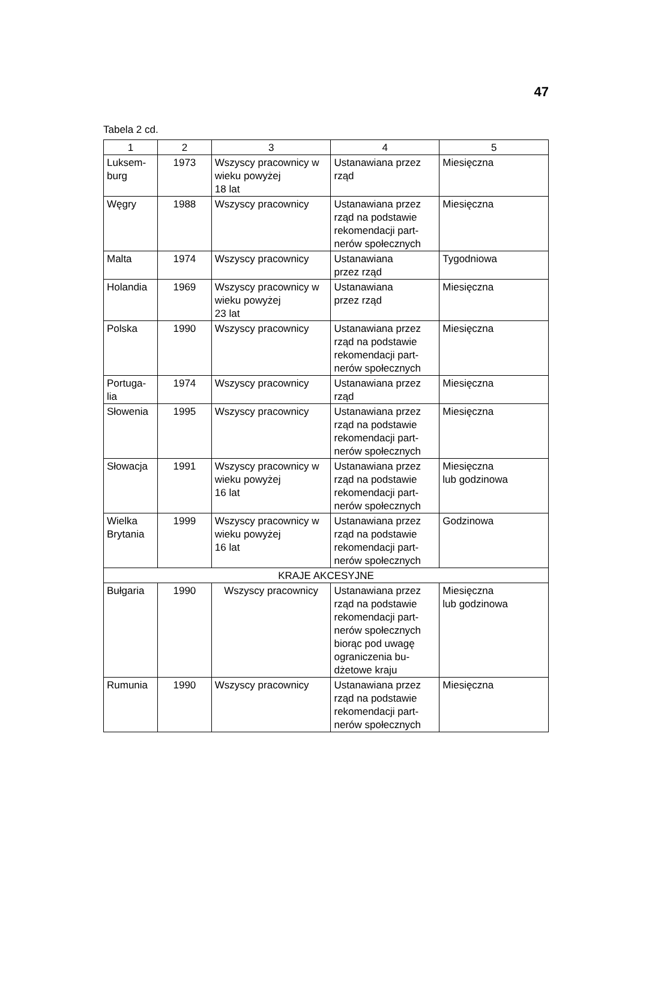47
Tabela 2 cd.
| 1 | 2 | 3 | 4 | 5 |
| --- | --- | --- | --- | --- |
| Luksem- burg | 1973 | Wszyscy pracownicy w wieku powyżej 18 lat | Ustanawiana przez rząd | Miesięczna |
| Węgry | 1988 | Wszyscy pracownicy | Ustanawiana przez rząd na podstawie rekomendacji part- nerów społecznych | Miesięczna |
| Malta | 1974 | Wszyscy pracownicy | Ustanawiana przez rząd | Tygodniowa |
| Holandia | 1969 | Wszyscy pracownicy w wieku powyżej 23 lat | Ustanawiana przez rząd | Miesięczna |
| Polska | 1990 | Wszyscy pracownicy | Ustanawiana przez rząd na podstawie rekomendacji part- nerów społecznych | Miesięczna |
| Portuga- lia | 1974 | Wszyscy pracownicy | Ustanawiana przez rząd | Miesięczna |
| Słowenia | 1995 | Wszyscy pracownicy | Ustanawiana przez rząd na podstawie rekomendacji part- nerów społecznych | Miesięczna |
| Słowacja | 1991 | Wszyscy pracownicy w wieku powyżej 16 lat | Ustanawiana przez rząd na podstawie rekomendacji part- nerów społecznych | Miesięczna lub godzinowa |
| Wielka Brytania | 1999 | Wszyscy pracownicy w wieku powyżej 16 lat | Ustanawiana przez rząd na podstawie rekomendacji part- nerów społecznych | Godzinowa |
| KRAJE AKCESYJNE | | | | |
| Bułgaria | 1990 | Wszyscy pracownicy | Ustanawiana przez rząd na podstawie rekomendacji part- nerów społecznych biorąc pod uwagę ograniczenia bu- dżetowe kraju | Miesięczna lub godzinowa |
| Rumunia | 1990 | Wszyscy pracownicy | Ustanawiana przez rząd na podstawie rekomendacji part- nerów społecznych | Miesięczna |